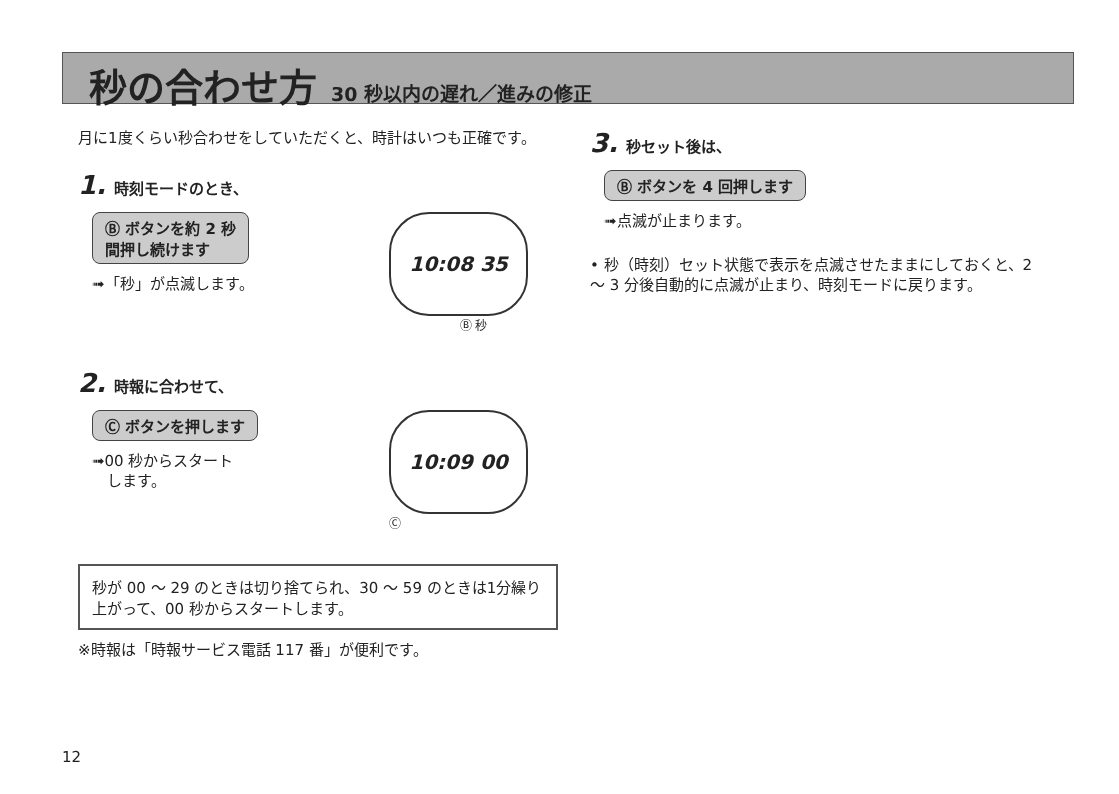秒の合わせ方 30 秒以内の遅れ／進みの修正
月に1度くらい秒合わせをしていただくと、時計はいつも正確です。
1. 時刻モードのとき、
Ⓑ ボタンを約 2 秒
間押し続けます
➟「秒」が点滅します。
10:08 35
Ⓑ 秒
2. 時報に合わせて、
Ⓒ ボタンを押します
➟00 秒からスタート
　します。
10:09 00
Ⓒ
秒が 00 ～ 29 のときは切り捨てられ、30 ～ 59 のときは1分繰り上がって、00 秒からスタートします。
※時報は「時報サービス電話 117 番」が便利です。
3. 秒セット後は、
Ⓑ ボタンを 4 回押します
➟点滅が止まります。
• 秒（時刻）セット状態で表示を点滅させたままにしておくと、2 ～ 3 分後自動的に点滅が止まり、時刻モードに戻ります。
12